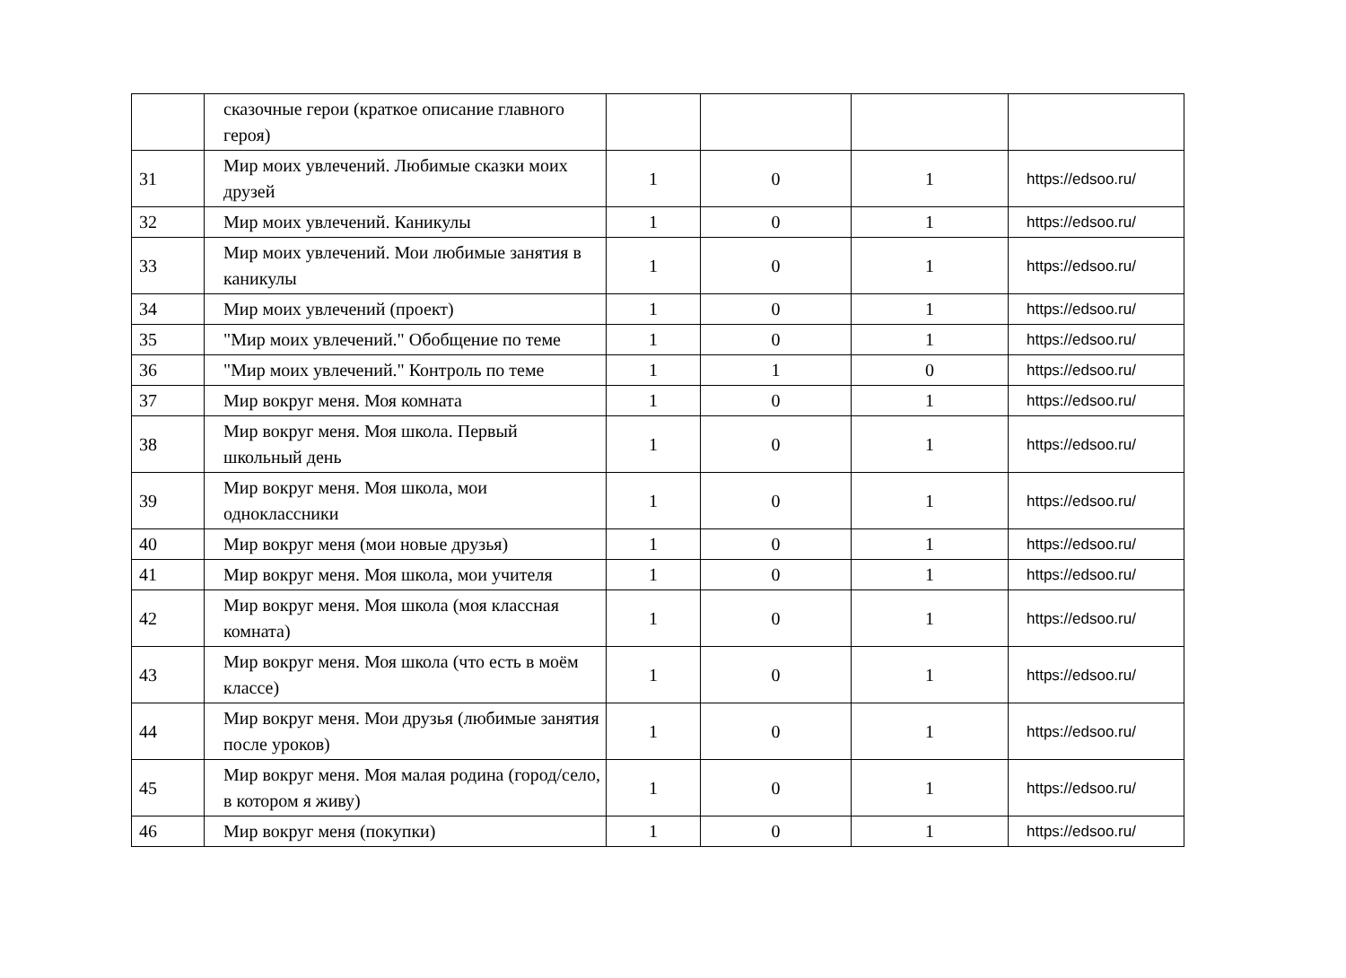| | сказочные герои (краткое описание главного героя) | | | | |
| 31 | Мир моих увлечений. Любимые сказки моих друзей | 1 | 0 | 1 | https://edsoo.ru/ |
| 32 | Мир моих увлечений. Каникулы | 1 | 0 | 1 | https://edsoo.ru/ |
| 33 | Мир моих увлечений. Мои любимые занятия в каникулы | 1 | 0 | 1 | https://edsoo.ru/ |
| 34 | Мир моих увлечений (проект) | 1 | 0 | 1 | https://edsoo.ru/ |
| 35 | "Мир моих увлечений." Обобщение по теме | 1 | 0 | 1 | https://edsoo.ru/ |
| 36 | "Мир моих увлечений." Контроль по теме | 1 | 1 | 0 | https://edsoo.ru/ |
| 37 | Мир вокруг меня. Моя комната | 1 | 0 | 1 | https://edsoo.ru/ |
| 38 | Мир вокруг меня. Моя школа. Первый школьный день | 1 | 0 | 1 | https://edsoo.ru/ |
| 39 | Мир вокруг меня. Моя школа, мои одноклассники | 1 | 0 | 1 | https://edsoo.ru/ |
| 40 | Мир вокруг меня (мои новые друзья) | 1 | 0 | 1 | https://edsoo.ru/ |
| 41 | Мир вокруг меня. Моя школа, мои учителя | 1 | 0 | 1 | https://edsoo.ru/ |
| 42 | Мир вокруг меня. Моя школа (моя классная комната) | 1 | 0 | 1 | https://edsoo.ru/ |
| 43 | Мир вокруг меня. Моя школа (что есть в моём классе) | 1 | 0 | 1 | https://edsoo.ru/ |
| 44 | Мир вокруг меня. Мои друзья (любимые занятия после уроков) | 1 | 0 | 1 | https://edsoo.ru/ |
| 45 | Мир вокруг меня. Моя малая родина (город/село, в котором я живу) | 1 | 0 | 1 | https://edsoo.ru/ |
| 46 | Мир вокруг меня (покупки) | 1 | 0 | 1 | https://edsoo.ru/ |